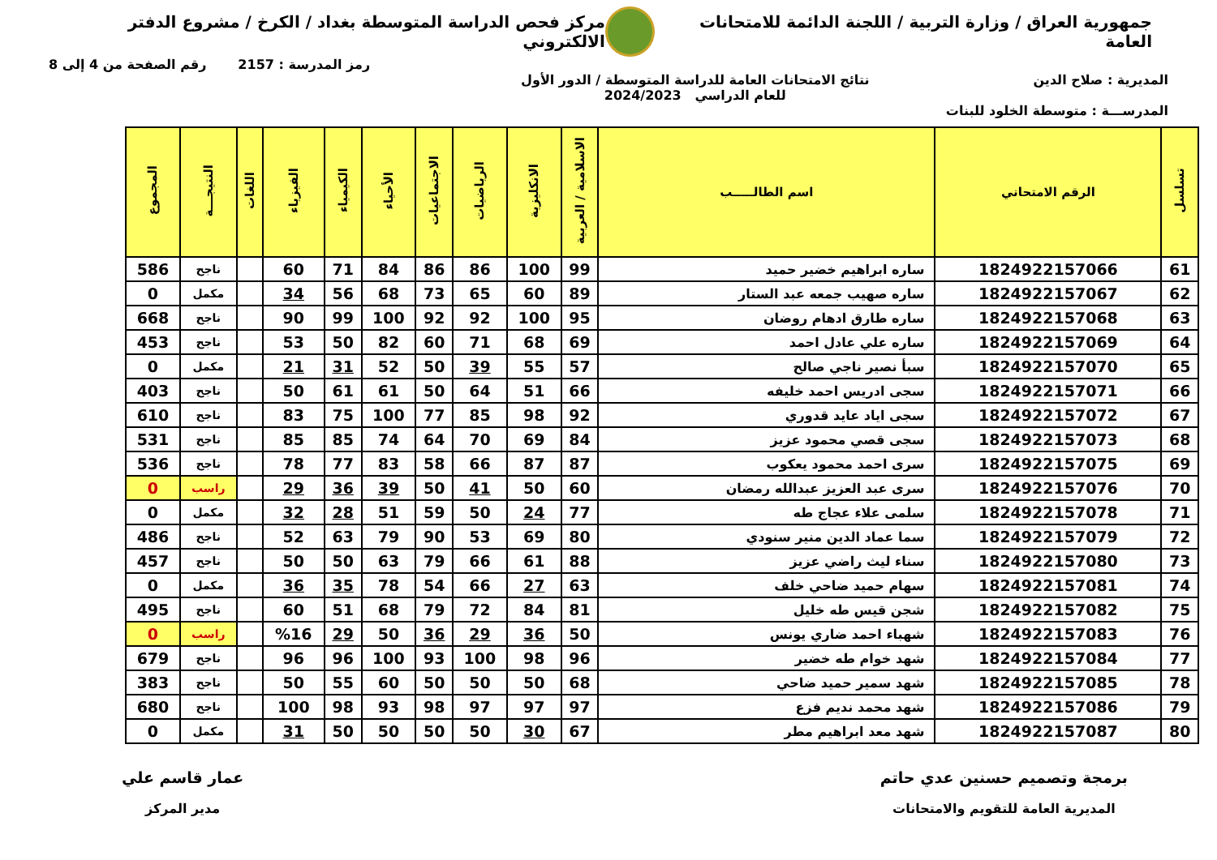جمهورية العراق / وزارة التربية / اللجنة الدائمة للامتحانات العامة
مركز فحص الدراسة المتوسطة بغداد / الكرخ / مشروع الدفتر الالكتروني
رمز المدرسة : 2157 رقم الصفحة من 4 إلى 8
المديرية : صلاح الدين نتائج الامتحانات العامة للدراسة المتوسطة / الدور الأول
للعام الدراسي 2024/2023
المدرســـة : متوسطة الخلود للبنات
| تسلسل | الرقم الامتحاني | اسم الطالـــــب | الاسلامية / العربية | الانكليزية | الرياضيات | الاجتماعيات | الأحياء | الكيمياء | الفيزياء | اللغات | النتيجـــة | المجموع |
| --- | --- | --- | --- | --- | --- | --- | --- | --- | --- | --- | --- | --- |
| 61 | 1824922157066 | ساره ابراهيم خضير حميد | 99 | 100 | 86 | 86 | 84 | 71 | 60 | | ناجح | 586 |
| 62 | 1824922157067 | ساره صهيب جمعه عبد الستار | 89 | 60 | 65 | 73 | 68 | 56 | 34 | | مكمل | 0 |
| 63 | 1824922157068 | ساره طارق ادهام روضان | 95 | 100 | 92 | 92 | 100 | 99 | 90 | | ناجح | 668 |
| 64 | 1824922157069 | ساره علي عادل احمد | 69 | 68 | 71 | 60 | 82 | 50 | 53 | | ناجح | 453 |
| 65 | 1824922157070 | سبأ نصير ناجي صالح | 57 | 55 | 39 | 50 | 52 | 31 | 21 | | مكمل | 0 |
| 66 | 1824922157071 | سجى ادريس احمد خليفه | 66 | 51 | 64 | 50 | 61 | 61 | 50 | | ناجح | 403 |
| 67 | 1824922157072 | سجى اياد عايد قدوري | 92 | 98 | 85 | 77 | 100 | 75 | 83 | | ناجح | 610 |
| 68 | 1824922157073 | سجى قصي محمود عزيز | 84 | 69 | 70 | 64 | 74 | 85 | 85 | | ناجح | 531 |
| 69 | 1824922157075 | سرى احمد محمود يعكوب | 87 | 87 | 66 | 58 | 83 | 77 | 78 | | ناجح | 536 |
| 70 | 1824922157076 | سرى عبد العزيز عبدالله رمضان | 60 | 50 | 41 | 50 | 39 | 36 | 29 | | راسب | 0 |
| 71 | 1824922157078 | سلمى علاء عجاج طه | 77 | 24 | 50 | 59 | 51 | 28 | 32 | | مكمل | 0 |
| 72 | 1824922157079 | سما عماد الدين منير سنودي | 80 | 69 | 53 | 90 | 79 | 63 | 52 | | ناجح | 486 |
| 73 | 1824922157080 | سناء ليث راضي عزيز | 88 | 61 | 66 | 79 | 63 | 50 | 50 | | ناجح | 457 |
| 74 | 1824922157081 | سهام حميد ضاحي خلف | 63 | 27 | 66 | 54 | 78 | 35 | 36 | | مكمل | 0 |
| 75 | 1824922157082 | شجن قيس طه خليل | 81 | 84 | 72 | 79 | 68 | 51 | 60 | | ناجح | 495 |
| 76 | 1824922157083 | شهباء احمد ضاري يونس | 50 | 36 | 29 | 36 | 50 | 29 | %16 | | راسب | 0 |
| 77 | 1824922157084 | شهد خوام طه خضير | 96 | 98 | 100 | 93 | 100 | 96 | 96 | | ناجح | 679 |
| 78 | 1824922157085 | شهد سمير حميد ضاحي | 68 | 50 | 50 | 50 | 60 | 55 | 50 | | ناجح | 383 |
| 79 | 1824922157086 | شهد محمد نديم فزع | 97 | 97 | 97 | 98 | 93 | 98 | 100 | | ناجح | 680 |
| 80 | 1824922157087 | شهد معد ابراهيم مطر | 67 | 30 | 50 | 50 | 50 | 50 | 31 | | مكمل | 0 |
برمجة وتصميم حسنين عدي حاتم
المديرية العامة للتقويم والامتحانات
عمار قاسم علي
مدير المركز